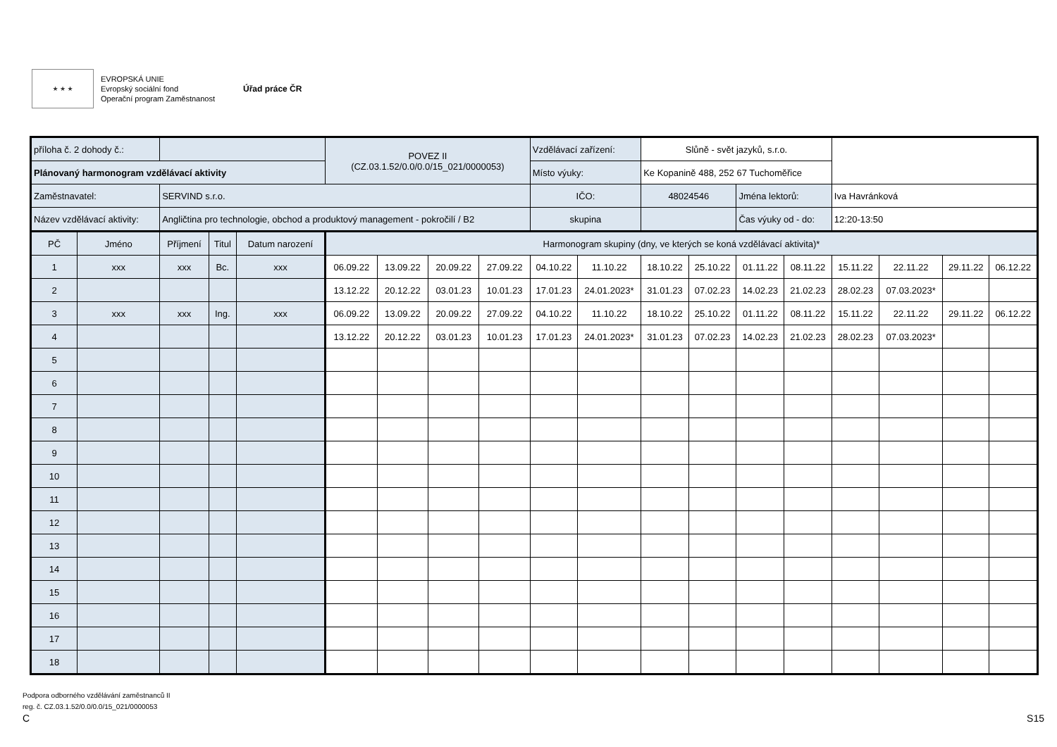★ ★ ★
EVROPSKÁ UNIE
Evropský sociální fond
Operační program Zaměstnanost
Úřad práce ČR
| příloha č. 2 dohody č.: | | | | | POVEZ II (CZ.03.1.52/0.0/0.0/15_021/0000053) | | | | Vzdělávací zařízení: | | Slůně - svět jazyků, s.r.o. | | | | | | | |
| Plánovaný harmonogram vzdělávací aktivity | | | | | | | | | Místo výuky: | | Ke Kopanině 488, 252 67 Tuchoměřice | | | | | | | |
| Zaměstnavatel: | | SERVIND s.r.o. | | | | | | | IČO: | | 48024546 | | Jména lektorů: | | Iva Havránková | | | |
| Název vzdělávací aktivity: | | Angličtina pro technologie, obchod a produktový management - pokročilí / B2 | | | | | | | skupina | | | | Čas výuky od - do: | | 12:20-13:50 | | | |
| PČ | Jméno | Příjmení | Titul | Datum narození | Harmonogram skupiny (dny, ve kterých se koná vzdělávací aktivita)* | | | | | | | | | | | | | |
| 1 | xxx | xxx | Bc. | xxx | 06.09.22 | 13.09.22 | 20.09.22 | 27.09.22 | 04.10.22 | 11.10.22 | 18.10.22 | 25.10.22 | 01.11.22 | 08.11.22 | 15.11.22 | 22.11.22 | 29.11.22 | 06.12.22 |
| 2 | | | | | 13.12.22 | 20.12.22 | 03.01.23 | 10.01.23 | 17.01.23 | 24.01.2023* | 31.01.23 | 07.02.23 | 14.02.23 | 21.02.23 | 28.02.23 | 07.03.2023* | | |
| 3 | xxx | xxx | Ing. | xxx | 06.09.22 | 13.09.22 | 20.09.22 | 27.09.22 | 04.10.22 | 11.10.22 | 18.10.22 | 25.10.22 | 01.11.22 | 08.11.22 | 15.11.22 | 22.11.22 | 29.11.22 | 06.12.22 |
| 4 | | | | | 13.12.22 | 20.12.22 | 03.01.23 | 10.01.23 | 17.01.23 | 24.01.2023* | 31.01.23 | 07.02.23 | 14.02.23 | 21.02.23 | 28.02.23 | 07.03.2023* | | |
| 5 | | | | | | | | | | | | | | | | | | |
| 6 | | | | | | | | | | | | | | | | | | |
| 7 | | | | | | | | | | | | | | | | | | |
| 8 | | | | | | | | | | | | | | | | | | |
| 9 | | | | | | | | | | | | | | | | | | |
| 10 | | | | | | | | | | | | | | | | | | |
| 11 | | | | | | | | | | | | | | | | | | |
| 12 | | | | | | | | | | | | | | | | | | |
| 13 | | | | | | | | | | | | | | | | | | |
| 14 | | | | | | | | | | | | | | | | | | |
| 15 | | | | | | | | | | | | | | | | | | |
| 16 | | | | | | | | | | | | | | | | | | |
| 17 | | | | | | | | | | | | | | | | | | |
| 18 | | | | | | | | | | | | | | | | | | |
Podpora odborného vzdělávání zaměstnanců II
reg. č. CZ.03.1.52/0.0/0.0/15_021/0000053
C
S15